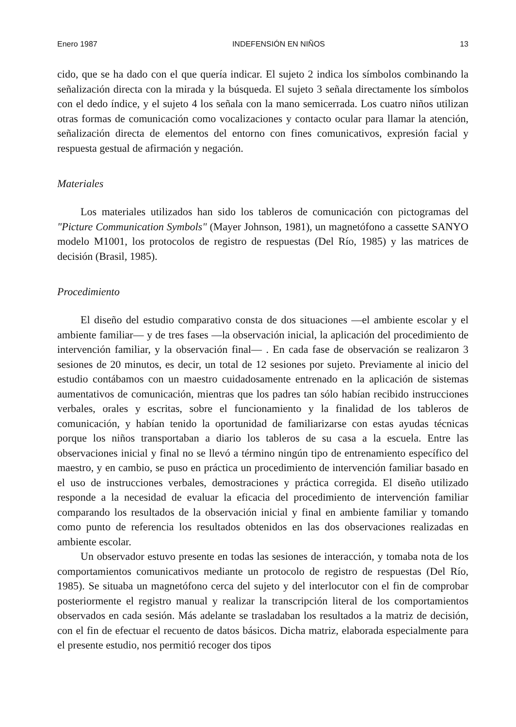Enero 1987 INDEFENSIÓN EN NIÑOS 13
cido, que se ha dado con el que quería indicar. El sujeto 2 indica los símbolos combinando la señalización directa con la mirada y la búsqueda. El sujeto 3 señala directamente los símbolos con el dedo índice, y el sujeto 4 los señala con la mano semicerrada. Los cuatro niños utilizan otras formas de comunicación como vocalizaciones y contacto ocular para llamar la atención, señalización directa de elementos del entorno con fines comunicativos, expresión facial y respuesta gestual de afirmación y negación.
Materiales
Los materiales utilizados han sido los tableros de comunicación con pictogramas del "Picture Communication Symbols" (Mayer Johnson, 1981), un magnetófono a cassette SANYO modelo M1001, los protocolos de registro de respuestas (Del Río, 1985) y las matrices de decisión (Brasil, 1985).
Procedimiento
El diseño del estudio comparativo consta de dos situaciones —el ambiente escolar y el ambiente familiar— y de tres fases —la observación inicial, la aplicación del procedimiento de intervención familiar, y la observación final— . En cada fase de observación se realizaron 3 sesiones de 20 minutos, es decir, un total de 12 sesiones por sujeto. Previamente al inicio del estudio contábamos con un maestro cuidadosamente entrenado en la aplicación de sistemas aumentativos de comunicación, mientras que los padres tan sólo habían recibido instrucciones verbales, orales y escritas, sobre el funcionamiento y la finalidad de los tableros de comunicación, y habían tenido la oportunidad de familiarizarse con estas ayudas técnicas porque los niños transportaban a diario los tableros de su casa a la escuela. Entre las observaciones inicial y final no se llevó a término ningún tipo de entrenamiento específico del maestro, y en cambio, se puso en práctica un procedimiento de intervención familiar basado en el uso de instrucciones verbales, demostraciones y práctica corregida. El diseño utilizado responde a la necesidad de evaluar la eficacia del procedimiento de intervención familiar comparando los resultados de la observación inicial y final en ambiente familiar y tomando como punto de referencia los resultados obtenidos en las dos observaciones realizadas en ambiente escolar.
Un observador estuvo presente en todas las sesiones de interacción, y tomaba nota de los comportamientos comunicativos mediante un protocolo de registro de respuestas (Del Río, 1985). Se situaba un magnetófono cerca del sujeto y del interlocutor con el fin de comprobar posteriormente el registro manual y realizar la transcripción literal de los comportamientos observados en cada sesión. Más adelante se trasladaban los resultados a la matriz de decisión, con el fin de efectuar el recuento de datos básicos. Dicha matriz, elaborada especialmente para el presente estudio, nos permitió recoger dos tipos